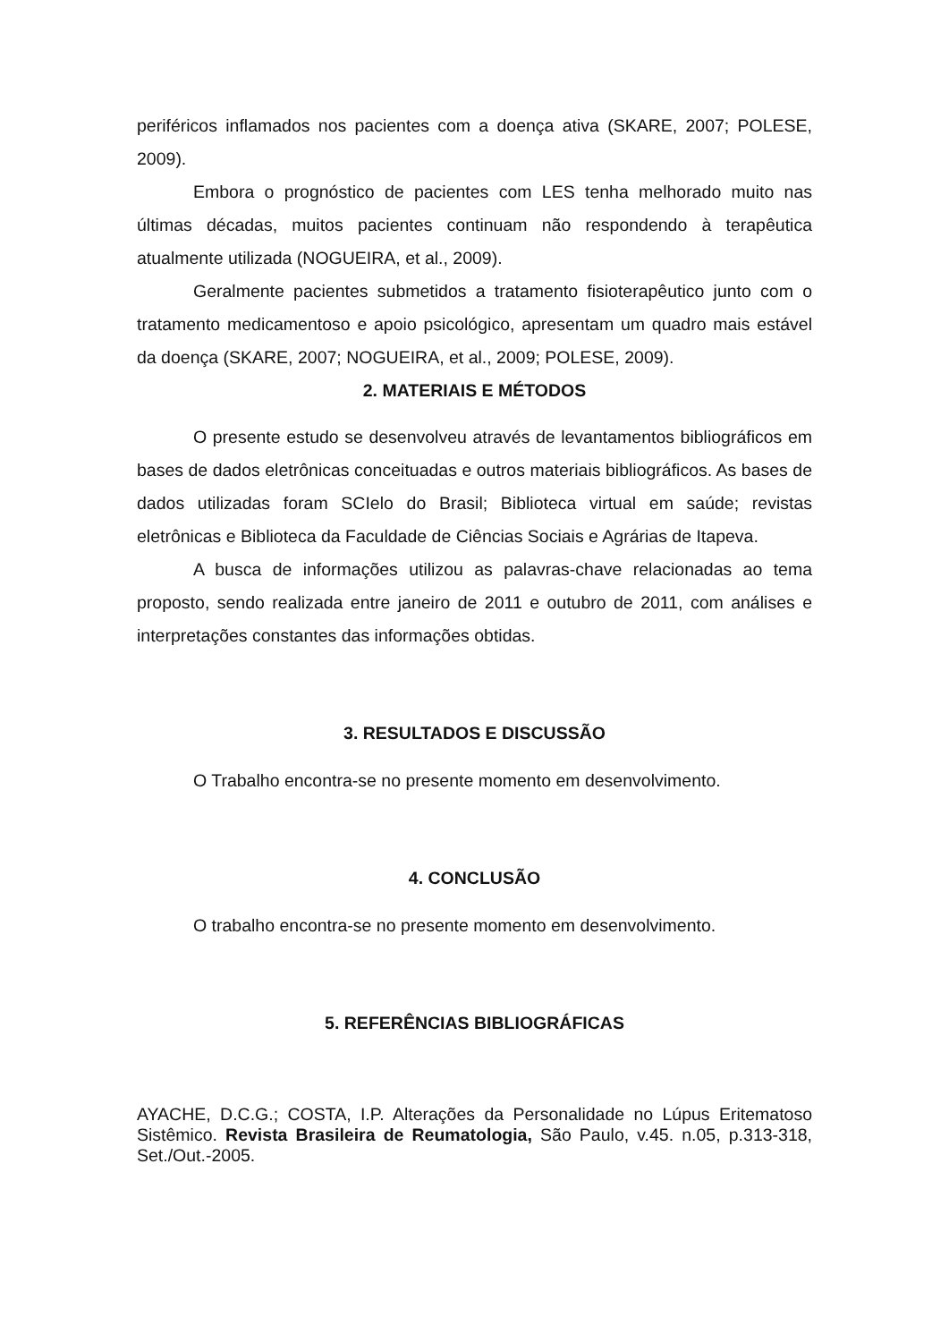periféricos inflamados nos pacientes com a doença ativa (SKARE, 2007; POLESE, 2009).
Embora o prognóstico de pacientes com LES tenha melhorado muito nas últimas décadas, muitos pacientes continuam não respondendo à terapêutica atualmente utilizada (NOGUEIRA, et al., 2009).
Geralmente pacientes submetidos a tratamento fisioterapêutico junto com o tratamento medicamentoso e apoio psicológico, apresentam um quadro mais estável da doença (SKARE, 2007; NOGUEIRA, et al., 2009; POLESE, 2009).
2. MATERIAIS E MÉTODOS
O presente estudo se desenvolveu através de levantamentos bibliográficos em bases de dados eletrônicas conceituadas e outros materiais bibliográficos. As bases de dados utilizadas foram SCIelo do Brasil; Biblioteca virtual em saúde; revistas eletrônicas e Biblioteca da Faculdade de Ciências Sociais e Agrárias de Itapeva.
A busca de informações utilizou as palavras-chave relacionadas ao tema proposto, sendo realizada entre janeiro de 2011 e outubro de 2011, com análises e interpretações constantes das informações obtidas.
3. RESULTADOS E DISCUSSÃO
O Trabalho encontra-se no presente momento em desenvolvimento.
4. CONCLUSÃO
O trabalho encontra-se no presente momento em desenvolvimento.
5. REFERÊNCIAS BIBLIOGRÁFICAS
AYACHE, D.C.G.; COSTA, I.P. Alterações da Personalidade no Lúpus Eritematoso Sistêmico. Revista Brasileira de Reumatologia, São Paulo, v.45. n.05, p.313-318, Set./Out.-2005.